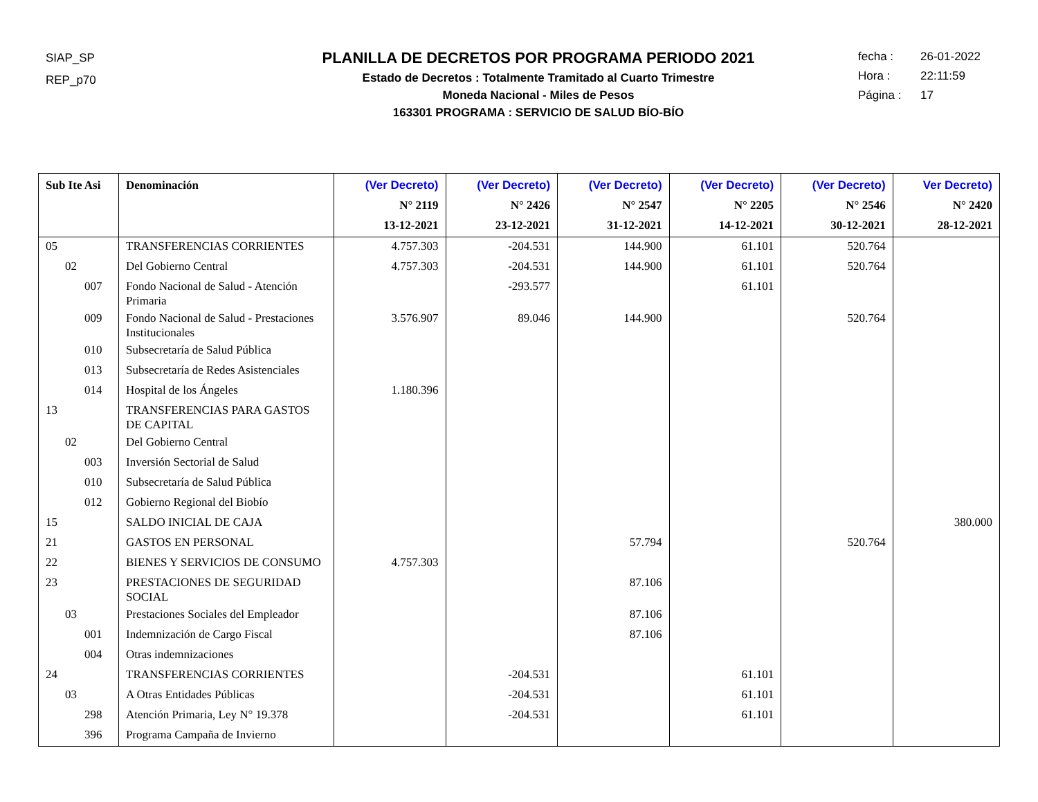SIAP_SP
REP_p70
PLANILLA DE DECRETOS POR PROGRAMA PERIODO 2021
Estado de Decretos : Totalmente Tramitado al Cuarto Trimestre
Moneda Nacional - Miles de Pesos
163301 PROGRAMA : SERVICIO DE SALUD BÍO-BÍO
fecha : 26-01-2022
Hora : 22:11:59
Página : 17
| Sub Ite Asi | Denominación | (Ver Decreto) N° 2119 13-12-2021 | (Ver Decreto) N° 2426 23-12-2021 | (Ver Decreto) N° 2547 31-12-2021 | (Ver Decreto) N° 2205 14-12-2021 | (Ver Decreto) N° 2546 30-12-2021 | Ver Decreto) N° 2420 28-12-2021 |
| --- | --- | --- | --- | --- | --- | --- | --- |
| 05 | TRANSFERENCIAS CORRIENTES | 4.757.303 | -204.531 | 144.900 | 61.101 | 520.764 | |
| 02 | Del Gobierno Central | 4.757.303 | -204.531 | 144.900 | 61.101 | 520.764 | |
| 007 | Fondo Nacional de Salud - Atención Primaria | | -293.577 | | 61.101 | | |
| 009 | Fondo Nacional de Salud - Prestaciones Institucionales | 3.576.907 | 89.046 | 144.900 | | 520.764 | |
| 010 | Subsecretaría de Salud Pública | | | | | | |
| 013 | Subsecretaría de Redes Asistenciales | | | | | | |
| 014 | Hospital de los Ángeles | 1.180.396 | | | | | |
| 13 | TRANSFERENCIAS PARA GASTOS DE CAPITAL | | | | | | |
| 02 | Del Gobierno Central | | | | | | |
| 003 | Inversión Sectorial de Salud | | | | | | |
| 010 | Subsecretaría de Salud Pública | | | | | | |
| 012 | Gobierno Regional del Biobío | | | | | | |
| 15 | SALDO INICIAL DE CAJA | | | | | | 380.000 |
| 21 | GASTOS EN PERSONAL | | | 57.794 | | 520.764 | |
| 22 | BIENES Y SERVICIOS DE CONSUMO | 4.757.303 | | | | | |
| 23 | PRESTACIONES DE SEGURIDAD SOCIAL | | | 87.106 | | | |
| 03 | Prestaciones Sociales del Empleador | | | 87.106 | | | |
| 001 | Indemnización de Cargo Fiscal | | | 87.106 | | | |
| 004 | Otras indemnizaciones | | | | | | |
| 24 | TRANSFERENCIAS CORRIENTES | | -204.531 | | 61.101 | | |
| 03 | A Otras Entidades Públicas | | -204.531 | | 61.101 | | |
| 298 | Atención Primaria, Ley N° 19.378 | | -204.531 | | 61.101 | | |
| 396 | Programa Campaña de Invierno | | | | | | |